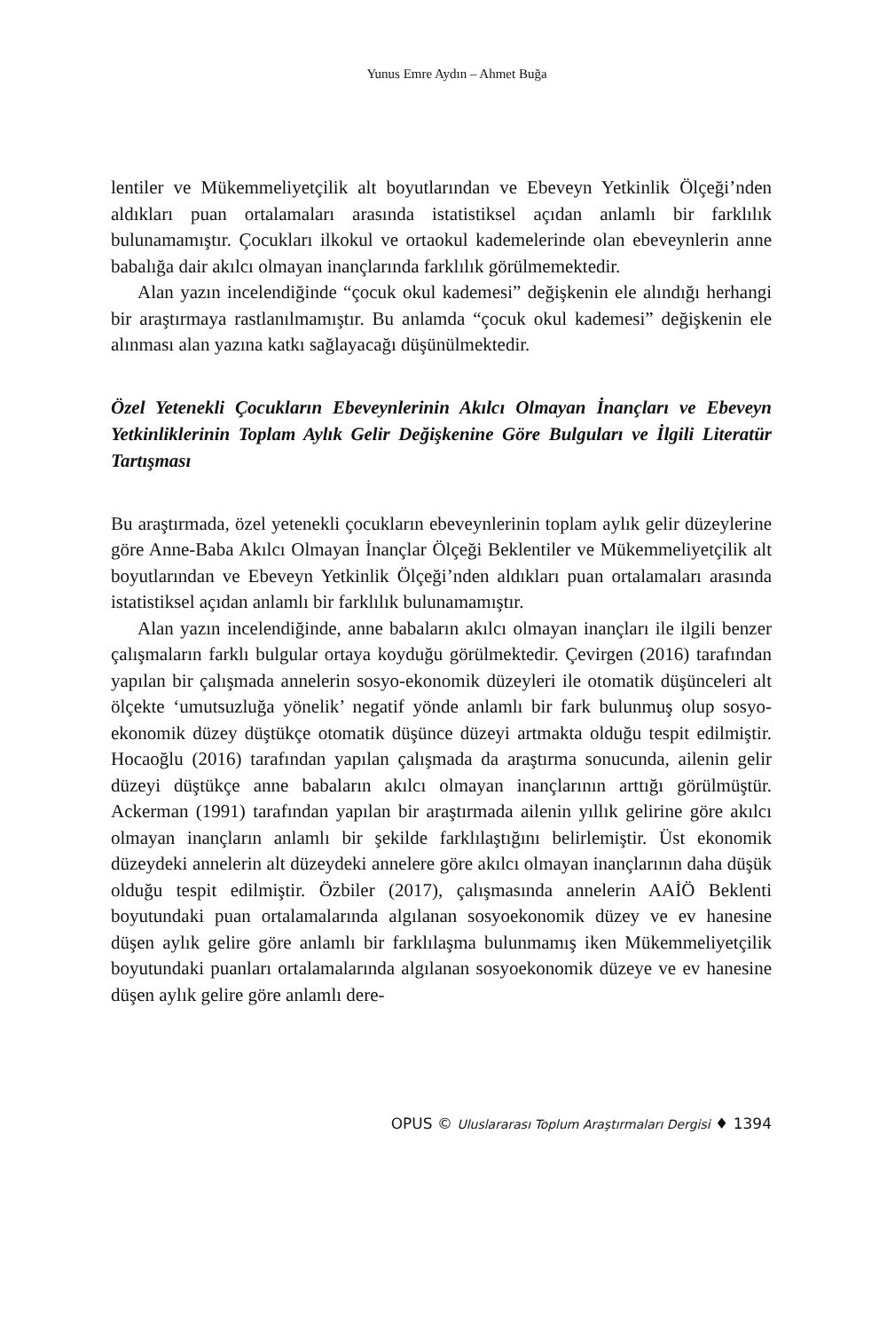Yunus Emre Aydın – Ahmet Buğa
lentiler ve Mükemmeliyetçilik alt boyutlarından ve Ebeveyn Yetkinlik Ölçeği’nden aldıkları puan ortalamaları arasında istatistiksel açıdan anlamlı bir farklılık bulunamamıştır. Çocukları ilkokul ve ortaokul kademelerinde olan ebeveynlerin anne babalığa dair akılcı olmayan inançlarında farklılık görülmemektedir.
Alan yazın incelendiğinde “çocuk okul kademesi” değişkenin ele alındığı herhangi bir araştırmaya rastlanılmamıştır. Bu anlamda “çocuk okul kademesi” değişkenin ele alınması alan yazına katkı sağlayacağı düşünülmektedir.
Özel Yetenekli Çocukların Ebeveynlerinin Akılcı Olmayan İnançları ve Ebeveyn Yetkinliklerinin Toplam Aylık Gelir Değişkenine Göre Bulguları ve İlgili Literatür Tartışması
Bu araştırmada, özel yetenekli çocukların ebeveynlerinin toplam aylık gelir düzeylerine göre Anne-Baba Akılcı Olmayan İnançlar Ölçeği Beklentiler ve Mükemmeliyetçilik alt boyutlarından ve Ebeveyn Yetkinlik Ölçeği’nden aldıkları puan ortalamaları arasında istatistiksel açıdan anlamlı bir farklılık bulunamamıştır.
Alan yazın incelendiğinde, anne babaların akılcı olmayan inançları ile ilgili benzer çalışmaların farklı bulgular ortaya koyduğu görülmektedir. Çevirgen (2016) tarafından yapılan bir çalışmada annelerin sosyo-ekonomik düzeyleri ile otomatik düşünceleri alt ölçekte ‘umutsuzluğa yönelik’ negatif yönde anlamlı bir fark bulunmuş olup sosyo-ekonomik düzey düştükçe otomatik düşünce düzeyi artmakta olduğu tespit edilmiştir. Hocaoğlu (2016) tarafından yapılan çalışmada da araştırma sonucunda, ailenin gelir düzeyi düştükçe anne babaların akılcı olmayan inançlarının arttığı görülmüştür. Ackerman (1991) tarafından yapılan bir araştırmada ailenin yıllık gelirine göre akılcı olmayan inançların anlamlı bir şekilde farklılaştığını belirlemiştir. Üst ekonomik düzeydeki annelerin alt düzeydeki annelere göre akılcı olmayan inançlarının daha düşük olduğu tespit edilmiştir. Özbiler (2017), çalışmasında annelerin AAİÖ Beklenti boyutundaki puan ortalamalarında algılanan sosyoekonomik düzey ve ev hanesine düşen aylık gelire göre anlamlı bir farklılaşma bulunmamış iken Mükemmeliyetçilik boyutundaki puanları ortalamalarında algılanan sosyoekonomik düzeye ve ev hanesine düşen aylık gelire göre anlamlı dere-
OPUS © Uluslararası Toplum Araştırmaları Dergisi ♦ 1394